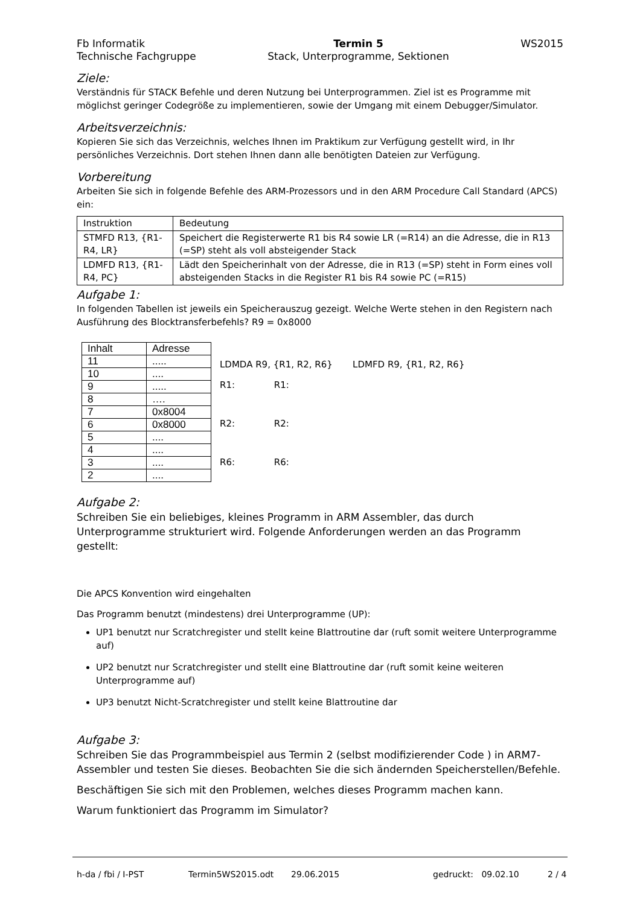Fb Informatik
Technische Fachgruppe
Termin 5
Stack, Unterprogramme, Sektionen
WS2015
Ziele:
Verständnis für STACK Befehle und deren Nutzung bei Unterprogrammen. Ziel ist es Programme mit möglichst geringer Codegröße zu implementieren, sowie der Umgang mit einem Debugger/Simulator.
Arbeitsverzeichnis:
Kopieren Sie sich das Verzeichnis, welches Ihnen im Praktikum zur Verfügung gestellt wird, in Ihr persönliches Verzeichnis. Dort stehen Ihnen dann alle benötigten Dateien zur Verfügung.
Vorbereitung
Arbeiten Sie sich in folgende Befehle des ARM-Prozessors und in den ARM Procedure Call Standard (APCS) ein:
| Instruktion | Bedeutung |
| --- | --- |
| STMFD R13, {R1-R4, LR} | Speichert die Registerwerte R1 bis R4 sowie LR (=R14) an die Adresse, die in R13 (=SP) steht als voll absteigender Stack |
| LDMFD R13, {R1-R4, PC} | Lädt den Speicherinhalt von der Adresse, die in R13 (=SP) steht in Form eines voll absteigenden Stacks in die Register R1 bis R4 sowie PC (=R15) |
Aufgabe 1:
In folgenden Tabellen ist jeweils ein Speicherauszug gezeigt. Welche Werte stehen in den Registern nach Ausführung des Blocktransferbefehls? R9 = 0x8000
| Inhalt | Adresse |
| --- | --- |
| 11 | ..... |
| 10 | .... |
| 9 | ..... |
| 8 | …. |
| 7 | 0x8004 |
| 6 | 0x8000 |
| 5 | .... |
| 4 | .... |
| 3 | .... |
| 2 | .... |
LDMDA R9, {R1, R2, R6} LDMFD R9, {R1, R2, R6}
R1: R1:
R2: R2:
R6: R6:
Aufgabe 2:
Schreiben Sie ein beliebiges, kleines Programm in ARM Assembler, das durch Unterprogramme strukturiert wird. Folgende Anforderungen werden an das Programm gestellt:
Die APCS Konvention wird eingehalten
Das Programm benutzt (mindestens) drei Unterprogramme (UP):
UP1 benutzt nur Scratchregister und stellt keine Blattroutine dar (ruft somit weitere Unterprogramme auf)
UP2 benutzt nur Scratchregister und stellt eine Blattroutine dar (ruft somit keine weiteren Unterprogramme auf)
UP3 benutzt Nicht-Scratchregister und stellt keine Blattroutine dar
Aufgabe 3:
Schreiben Sie das Programmbeispiel aus Termin 2 (selbst modifizierender Code ) in ARM7-Assembler und testen Sie dieses. Beobachten Sie die sich ändernden Speicherstellen/Befehle.
Beschäftigen Sie sich mit den Problemen, welches dieses Programm machen kann.
Warum funktioniert das Programm im Simulator?
h-da / fbi / I-PST Termin5WS2015.odt 29.06.2015 gedruckt: 09.02.10 2 / 4